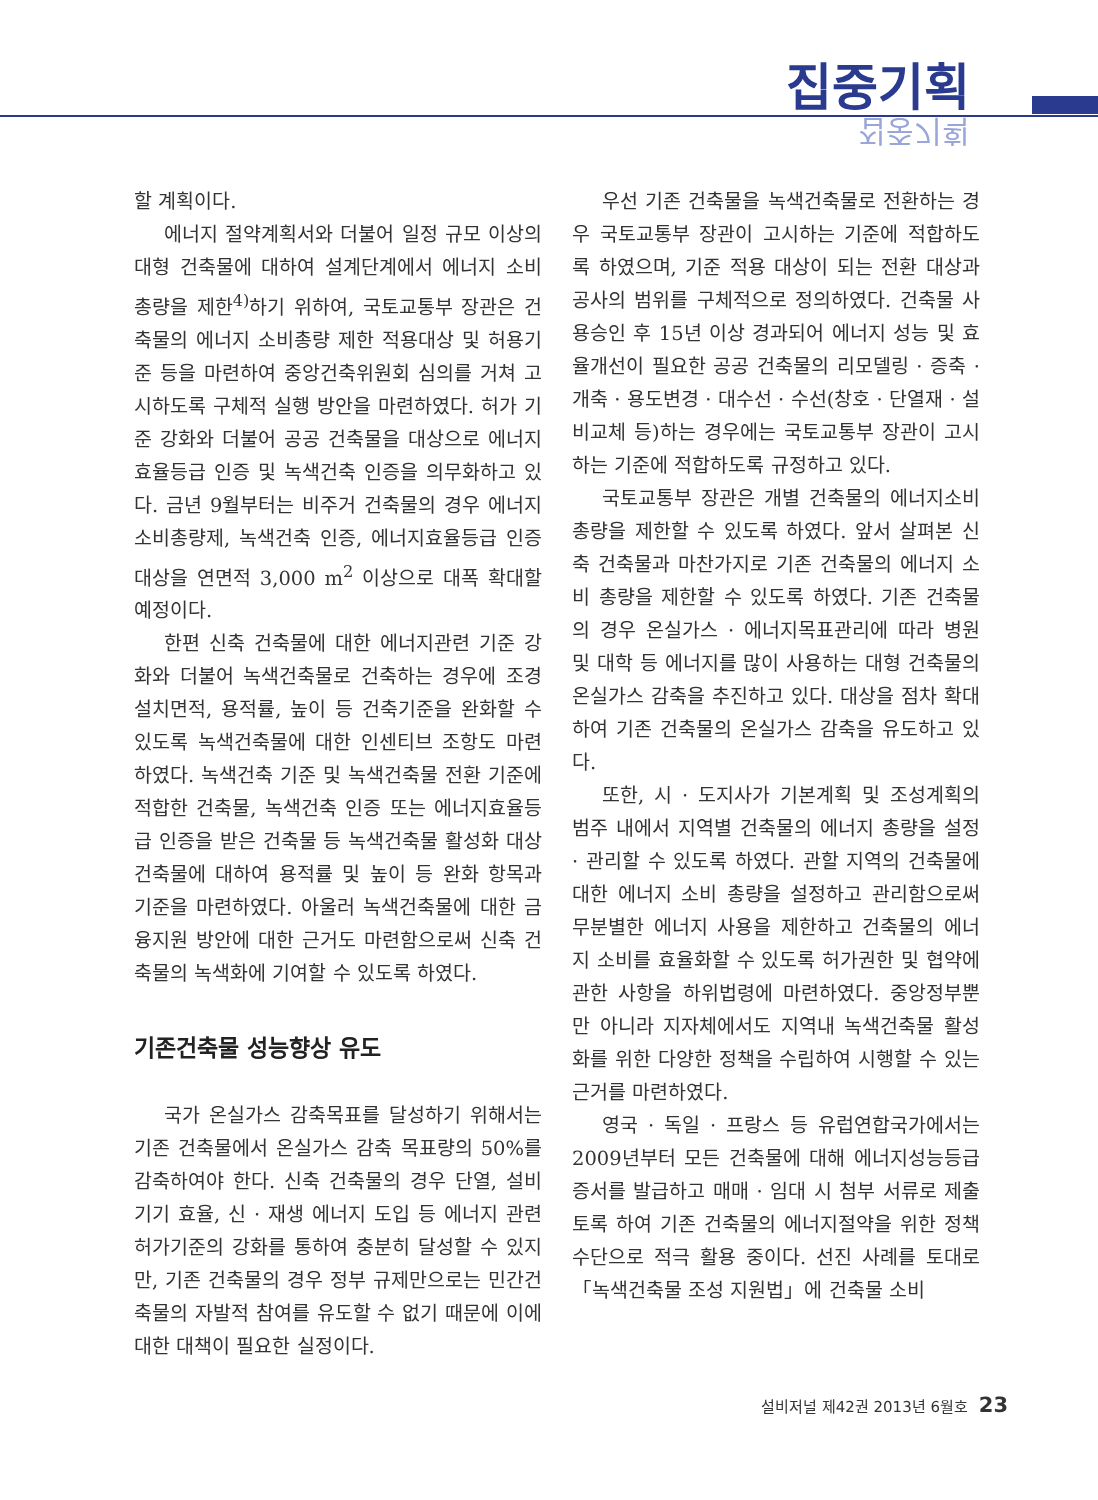집중기획
집중기획
할 계획이다.
에너지 절약계획서와 더불어 일정 규모 이상의 대형 건축물에 대하여 설계단계에서 에너지 소비총량을 제한<sup>4)</sup>하기 위하여, 국토교통부 장관은 건축물의 에너지 소비총량 제한 적용대상 및 허용기준 등을 마련하여 중앙건축위원회 심의를 거쳐 고시하도록 구체적 실행 방안을 마련하였다. 허가 기준 강화와 더불어 공공 건축물을 대상으로 에너지 효율등급 인증 및 녹색건축 인증을 의무화하고 있다. 금년 9월부터는 비주거 건축물의 경우 에너지 소비총량제, 녹색건축 인증, 에너지효율등급 인증대상을 연면적 3,000 m<sup>2</sup> 이상으로 대폭 확대할 예정이다.
한편 신축 건축물에 대한 에너지관련 기준 강화와 더불어 녹색건축물로 건축하는 경우에 조경 설치면적, 용적률, 높이 등 건축기준을 완화할 수 있도록 녹색건축물에 대한 인센티브 조항도 마련하였다. 녹색건축 기준 및 녹색건축물 전환 기준에 적합한 건축물, 녹색건축 인증 또는 에너지효율등급 인증을 받은 건축물 등 녹색건축물 활성화 대상 건축물에 대하여 용적률 및 높이 등 완화 항목과 기준을 마련하였다. 아울러 녹색건축물에 대한 금융지원 방안에 대한 근거도 마련함으로써 신축 건축물의 녹색화에 기여할 수 있도록 하였다.
기존건축물 성능향상 유도
국가 온실가스 감축목표를 달성하기 위해서는 기존 건축물에서 온실가스 감축 목표량의 50%를 감축하여야 한다. 신축 건축물의 경우 단열, 설비기기 효율, 신 · 재생 에너지 도입 등 에너지 관련 허가기준의 강화를 통하여 충분히 달성할 수 있지만, 기존 건축물의 경우 정부 규제만으로는 민간건축물의 자발적 참여를 유도할 수 없기 때문에 이에 대한 대책이 필요한 실정이다.
우선 기존 건축물을 녹색건축물로 전환하는 경우 국토교통부 장관이 고시하는 기준에 적합하도록 하였으며, 기준 적용 대상이 되는 전환 대상과 공사의 범위를 구체적으로 정의하였다. 건축물 사용승인 후 15년 이상 경과되어 에너지 성능 및 효율개선이 필요한 공공 건축물의 리모델링 · 증축 · 개축 · 용도변경 · 대수선 · 수선(창호 · 단열재 · 설비교체 등)하는 경우에는 국토교통부 장관이 고시하는 기준에 적합하도록 규정하고 있다.
국토교통부 장관은 개별 건축물의 에너지소비 총량을 제한할 수 있도록 하였다. 앞서 살펴본 신축 건축물과 마찬가지로 기존 건축물의 에너지 소비 총량을 제한할 수 있도록 하였다. 기존 건축물의 경우 온실가스 · 에너지목표관리에 따라 병원 및 대학 등 에너지를 많이 사용하는 대형 건축물의 온실가스 감축을 추진하고 있다. 대상을 점차 확대하여 기존 건축물의 온실가스 감축을 유도하고 있다.
또한, 시 · 도지사가 기본계획 및 조성계획의 범주 내에서 지역별 건축물의 에너지 총량을 설정 · 관리할 수 있도록 하였다. 관할 지역의 건축물에 대한 에너지 소비 총량을 설정하고 관리함으로써 무분별한 에너지 사용을 제한하고 건축물의 에너지 소비를 효율화할 수 있도록 허가권한 및 협약에 관한 사항을 하위법령에 마련하였다. 중앙정부뿐만 아니라 지자체에서도 지역내 녹색건축물 활성화를 위한 다양한 정책을 수립하여 시행할 수 있는 근거를 마련하였다.
영국 · 독일 · 프랑스 등 유럽연합국가에서는 2009년부터 모든 건축물에 대해 에너지성능등급 증서를 발급하고 매매 · 임대 시 첨부 서류로 제출토록 하여 기존 건축물의 에너지절약을 위한 정책수단으로 적극 활용 중이다. 선진 사례를 토대로 「녹색건축물 조성 지원법」에 건축물 소비
설비저널 제42권 2013년 6월호 23